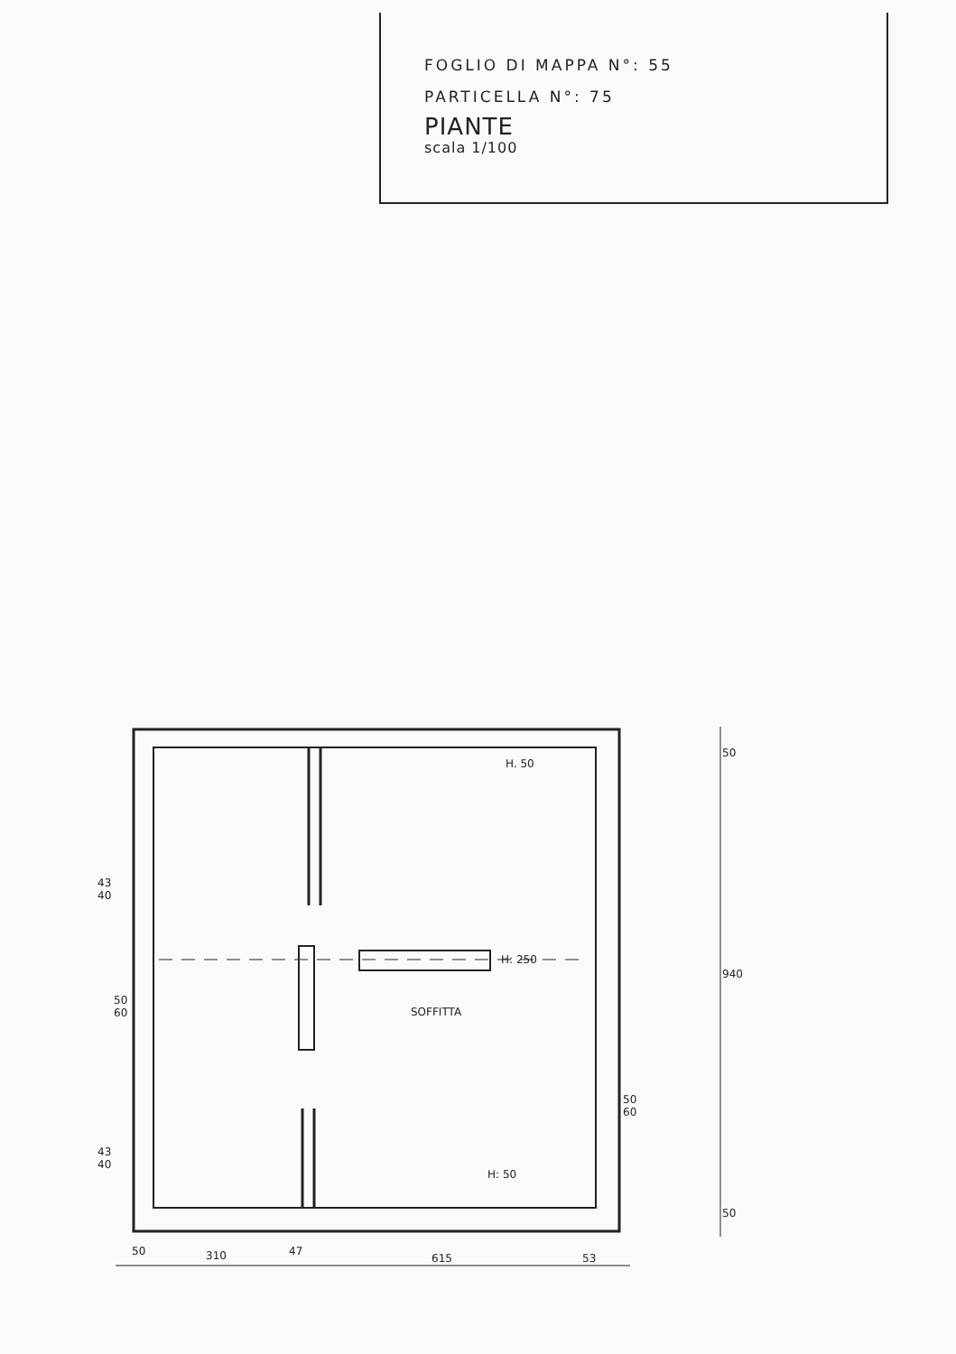FOGLIO DI MAPPA N°: 55
PARTICELLA N°: 75
PIANTE
scala 1/100
H. 50
H: 250
SOFFITTA
H: 50
43
40
50
60
43
40
50
60
50
940
50
50
310
47
615
53